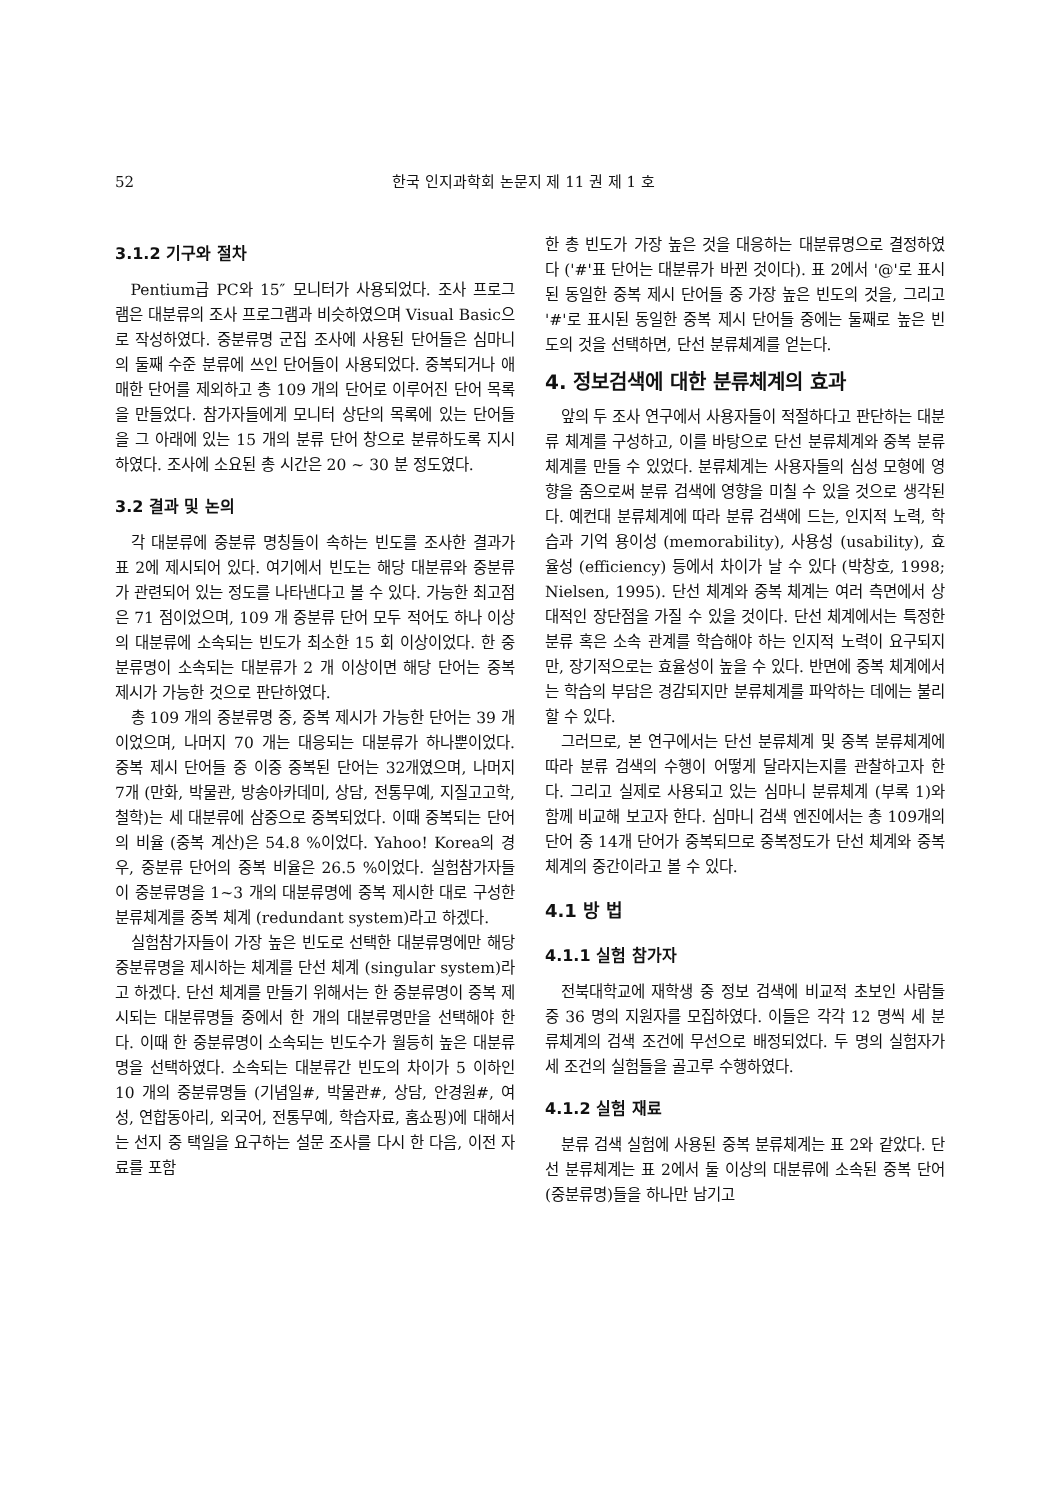52 한국 인지과학회 논문지 제 11 권 제 1 호
3.1.2 기구와 절차
Pentium급 PC와 15″ 모니터가 사용되었다. 조사 프로그램은 대분류의 조사 프로그램과 비슷하였으며 Visual Basic으로 작성하였다. 중분류명 군집 조사에 사용된 단어들은 심마니의 둘째 수준 분류에 쓰인 단어들이 사용되었다. 중복되거나 애매한 단어를 제외하고 총 109 개의 단어로 이루어진 단어 목록을 만들었다. 참가자들에게 모니터 상단의 목록에 있는 단어들을 그 아래에 있는 15 개의 분류 단어 창으로 분류하도록 지시하였다. 조사에 소요된 총 시간은 20 ~ 30 분 정도였다.
3.2 결과 및 논의
각 대분류에 중분류 명칭들이 속하는 빈도를 조사한 결과가 표 2에 제시되어 있다. 여기에서 빈도는 해당 대분류와 중분류가 관련되어 있는 정도를 나타낸다고 볼 수 있다. 가능한 최고점은 71 점이었으며, 109 개 중분류 단어 모두 적어도 하나 이상의 대분류에 소속되는 빈도가 최소한 15 회 이상이었다. 한 중분류명이 소속되는 대분류가 2 개 이상이면 해당 단어는 중복 제시가 가능한 것으로 판단하였다.
총 109 개의 중분류명 중, 중복 제시가 가능한 단어는 39 개이었으며, 나머지 70 개는 대응되는 대분류가 하나뿐이었다. 중복 제시 단어들 중 이중 중복된 단어는 32개였으며, 나머지 7개 (만화, 박물관, 방송아카데미, 상담, 전통무예, 지질고고학, 철학)는 세 대분류에 삼중으로 중복되었다. 이때 중복되는 단어의 비율 (중복 계산)은 54.8 %이었다. Yahoo! Korea의 경우, 중분류 단어의 중복 비율은 26.5 %이었다. 실험참가자들이 중분류명을 1~3 개의 대분류명에 중복 제시한 대로 구성한 분류체계를 중복 체계 (redundant system)라고 하겠다.
실험참가자들이 가장 높은 빈도로 선택한 대분류명에만 해당 중분류명을 제시하는 체계를 단선 체계 (singular system)라고 하겠다. 단선 체계를 만들기 위해서는 한 중분류명이 중복 제시되는 대분류명들 중에서 한 개의 대분류명만을 선택해야 한다. 이때 한 중분류명이 소속되는 빈도수가 월등히 높은 대분류명을 선택하였다. 소속되는 대분류간 빈도의 차이가 5 이하인 10 개의 중분류명들 (기념일#, 박물관#, 상담, 안경원#, 여성, 연합동아리, 외국어, 전통무예, 학습자료, 홈쇼핑)에 대해서는 선지 중 택일을 요구하는 설문 조사를 다시 한 다음, 이전 자료를 포함
한 총 빈도가 가장 높은 것을 대응하는 대분류명으로 결정하였다 ('#'표 단어는 대분류가 바뀐 것이다). 표 2에서 '@'로 표시된 동일한 중복 제시 단어들 중 가장 높은 빈도의 것을, 그리고 '#'로 표시된 동일한 중복 제시 단어들 중에는 둘째로 높은 빈도의 것을 선택하면, 단선 분류체계를 얻는다.
4. 정보검색에 대한 분류체계의 효과
앞의 두 조사 연구에서 사용자들이 적절하다고 판단하는 대분류 체계를 구성하고, 이를 바탕으로 단선 분류체계와 중복 분류체계를 만들 수 있었다. 분류체계는 사용자들의 심성 모형에 영향을 줌으로써 분류 검색에 영향을 미칠 수 있을 것으로 생각된다. 예컨대 분류체계에 따라 분류 검색에 드는, 인지적 노력, 학습과 기억 용이성 (memorability), 사용성 (usability), 효율성 (efficiency) 등에서 차이가 날 수 있다 (박창호, 1998; Nielsen, 1995). 단선 체계와 중복 체계는 여러 측면에서 상대적인 장단점을 가질 수 있을 것이다. 단선 체계에서는 특정한 분류 혹은 소속 관계를 학습해야 하는 인지적 노력이 요구되지만, 장기적으로는 효율성이 높을 수 있다. 반면에 중복 체계에서는 학습의 부담은 경감되지만 분류체계를 파악하는 데에는 불리할 수 있다.
그러므로, 본 연구에서는 단선 분류체계 및 중복 분류체계에 따라 분류 검색의 수행이 어떻게 달라지는지를 관찰하고자 한다. 그리고 실제로 사용되고 있는 심마니 분류체계 (부록 1)와 함께 비교해 보고자 한다. 심마니 검색 엔진에서는 총 109개의 단어 중 14개 단어가 중복되므로 중복정도가 단선 체계와 중복 체계의 중간이라고 볼 수 있다.
4.1 방 법
4.1.1 실험 참가자
전북대학교에 재학생 중 정보 검색에 비교적 초보인 사람들 중 36 명의 지원자를 모집하였다. 이들은 각각 12 명씩 세 분류체계의 검색 조건에 무선으로 배정되었다. 두 명의 실험자가 세 조건의 실험들을 골고루 수행하였다.
4.1.2 실험 재료
분류 검색 실험에 사용된 중복 분류체계는 표 2와 같았다. 단선 분류체계는 표 2에서 둘 이상의 대분류에 소속된 중복 단어 (중분류명)들을 하나만 남기고